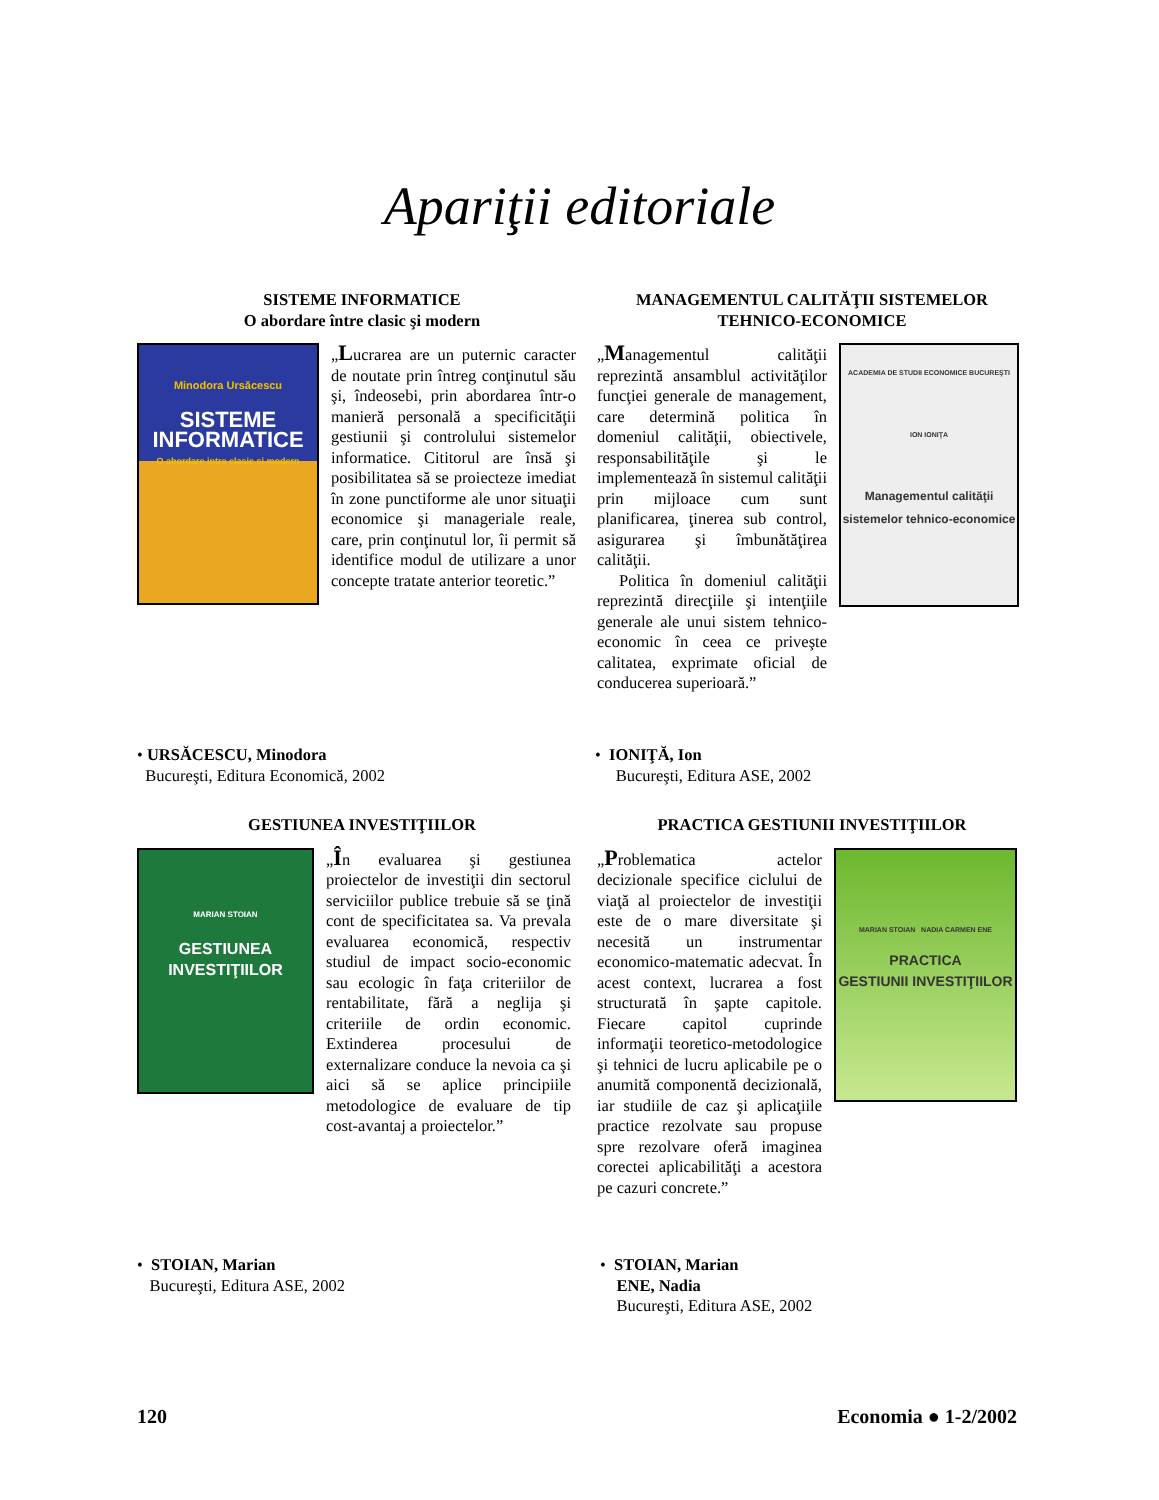Apariţii editoriale
SISTEME INFORMATICE
O abordare între clasic şi modern
Minodora Ursăcescu
SISTEME
INFORMATICE
O abordare intre clasic si modern
„Lucrarea are un puternic caracter de noutate prin întreg conţinutul său şi, îndeosebi, prin abordarea într-o manieră personală a specificităţii gestiunii şi controlului sistemelor informatice. Cititorul are însă şi posibilitatea să se proiecteze imediat în zone punctiforme ale unor situaţii economice şi manageriale reale, care, prin conţinutul lor, îi permit să identifice modul de utilizare a unor concepte tratate anterior teoretic.”
MANAGEMENTUL CALITĂŢII SISTEMELOR TEHNICO-ECONOMICE
„Managementul calităţii reprezintă ansamblul activităţilor funcţiei generale de management, care determină politica în domeniul calităţii, obiectivele, responsabilităţile şi le implementează în sistemul calităţii prin mijloace cum sunt planificarea, ţinerea sub control, asigurarea şi îmbunătăţirea calităţii.
Politica în domeniul calităţii reprezintă direcţiile şi intenţiile generale ale unui sistem tehnico-economic în ceea ce priveşte calitatea, exprimate oficial de conducerea superioară.”
ACADEMIA DE STUDII ECONOMICE BUCUREŞTI
ION IONIŢA
Managementul calităţii sistemelor tehnico-economice
• URSĂCESCU, Minodora
Bucureşti, Editura Economică, 2002
• IONIŢĂ, Ion
Bucureşti, Editura ASE, 2002
GESTIUNEA INVESTIŢIILOR
MARIAN STOIAN
GESTIUNEA
INVESTIŢIILOR
„În evaluarea şi gestiunea proiectelor de investiţii din sectorul serviciilor publice trebuie să se ţină cont de specificitatea sa. Va prevala evaluarea economică, respectiv studiul de impact socio-economic sau ecologic în faţa criteriilor de rentabilitate, fără a neglija şi criteriile de ordin economic. Extinderea procesului de externalizare conduce la nevoia ca şi aici să se aplice principiile metodologice de evaluare de tip cost-avantaj a proiectelor.”
PRACTICA GESTIUNII INVESTIŢIILOR
„Problematica actelor decizionale specifice ciclului de viaţă al proiectelor de investiţii este de o mare diversitate şi necesită un instrumentar economico-matematic adecvat. În acest context, lucrarea a fost structurată în şapte capitole. Fiecare capitol cuprinde informaţii teoretico-metodologice şi tehnici de lucru aplicabile pe o anumită componentă decizională, iar studiile de caz şi aplicaţiile practice rezolvate sau propuse spre rezolvare oferă imaginea corectei aplicabilităţi a acestora pe cazuri concrete.”
MARIAN STOIAN NADIA CARMEN ENE
PRACTICA
GESTIUNII INVESTIŢIILOR
• STOIAN, Marian
Bucureşti, Editura ASE, 2002
• STOIAN, Marian
ENE, Nadia
Bucureşti, Editura ASE, 2002
120 Economia ● 1-2/2002